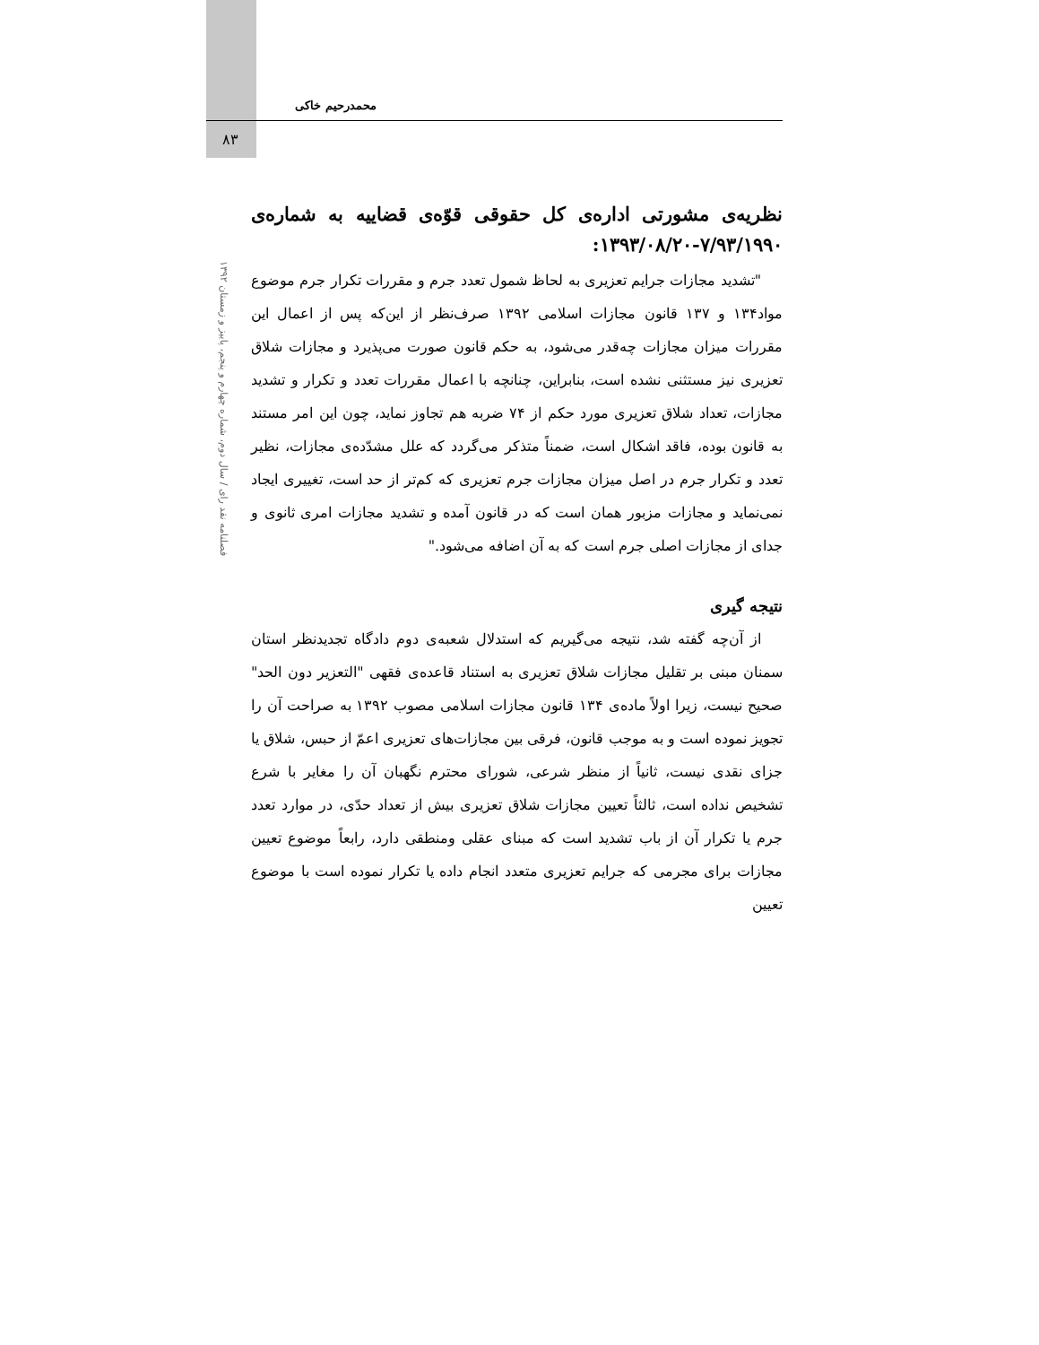محمدرحیم خاکی
۸۳
فصلنامه نقد رای / سال دوم، شماره چهارم و پنجم، پاییز و زمستان ۱۳۹۲
نظریه‌ی مشورتی اداره‌ی کل حقوقی قوّه‌ی قضاییه به شماره‌ی ۷/۹۳/۱۹۹۰-۱۳۹۳/۰۸/۲۰:
"تشدید مجازات جرایم تعزیری به لحاظ شمول تعدد جرم و مقررات تکرار جرم موضوع مواد۱۳۴ و ۱۳۷ قانون مجازات اسلامی ۱۳۹۲ صرف‌نظر از این‌که پس از اعمال این مقررات میزان مجازات چه‌قدر می‌شود، به حکم قانون صورت می‌پذیرد و مجازات شلاق تعزیری نیز مستثنی نشده است، بنابراین، چنانچه با اعمال مقررات تعدد و تکرار و تشدید مجازات، تعداد شلاق تعزیری مورد حکم از ۷۴ ضربه هم تجاوز نماید، چون این امر مستند به قانون بوده، فاقد اشکال است، ضمناً متذکر می‌گردد که علل مشدّده‌ی مجازات، نظیر تعدد و تکرار جرم در اصل میزان مجازات جرم تعزیری که کم‌تر از حد است، تغییری ایجاد نمی‌نماید و مجازات مزبور همان است که در قانون آمده و تشدید مجازات امری ثانوی و جدای از مجازات اصلی جرم است که به آن اضافه می‌شود."
نتیجه گیری
از آن‌چه گفته شد، نتیجه می‌گیریم که استدلال شعبه‌ی دوم دادگاه تجدیدنظر استان سمنان مبنی بر تقلیل مجازات شلاق تعزیری به استناد قاعده‌ی فقهی "التعزیر دون الحد" صحیح نیست، زیرا اولاً ماده‌ی ۱۳۴ قانون مجازات اسلامی مصوب ۱۳۹۲ به صراحت آن را تجویز نموده است و به موجب قانون، فرقی بین مجازات‌های تعزیری اعمّ از حبس، شلاق یا جزای نقدی نیست، ثانیاً از منظر شرعی، شورای محترم نگهبان آن را مغایر با شرع تشخیص نداده است، ثالثاً تعیین مجازات شلاق تعزیری بیش از تعداد حدّی، در موارد تعدد جرم یا تکرار آن از باب تشدید است که مبنای عقلی ومنطقی دارد، رابعاً موضوع تعیین مجازات برای مجرمی که جرایم تعزیری متعدد انجام داده یا تکرار نموده است با موضوع تعیین